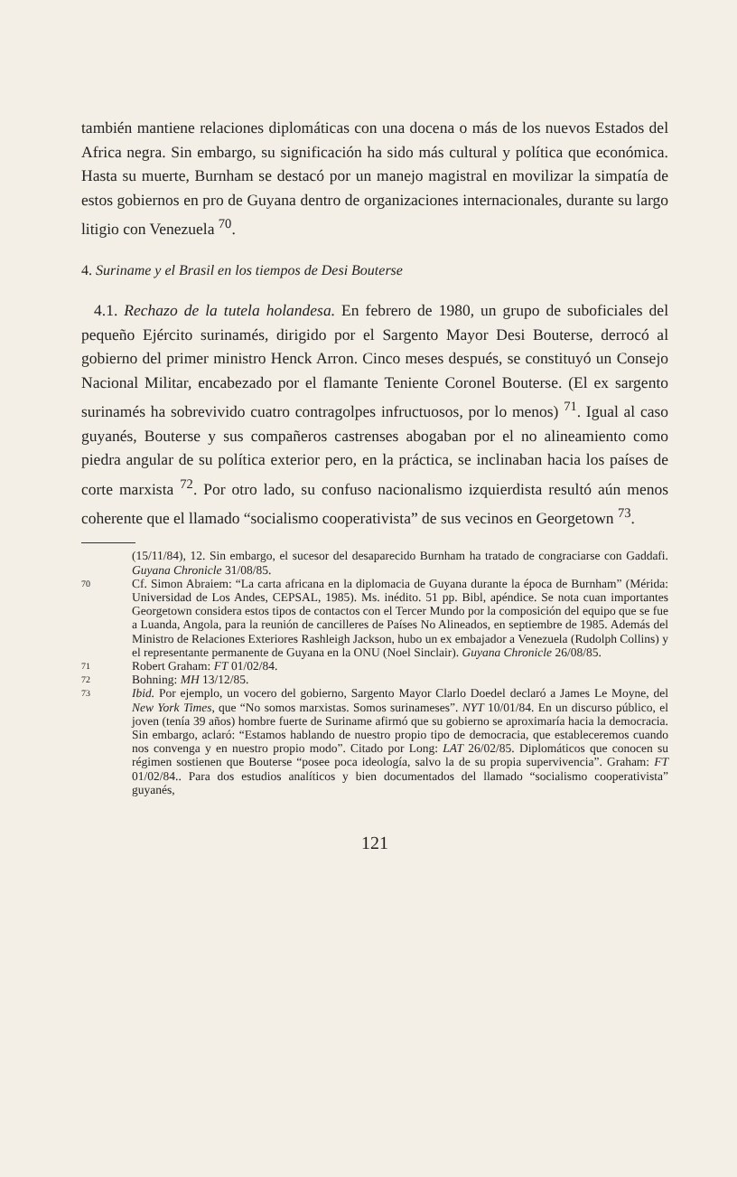también mantiene relaciones diplomáticas con una docena o más de los nuevos Estados del Africa negra. Sin embargo, su significación ha sido más cultural y política que económica. Hasta su muerte, Burnham se destacó por un manejo magistral en movilizar la simpatía de estos gobiernos en pro de Guyana dentro de organizaciones internacionales, durante su largo litigio con Venezuela <sup>70</sup>.
4. Suriname y el Brasil en los tiempos de Desi Bouterse
4.1. Rechazo de la tutela holandesa. En febrero de 1980, un grupo de suboficiales del pequeño Ejército surinamés, dirigido por el Sargento Mayor Desi Bouterse, derrocó al gobierno del primer ministro Henck Arron. Cinco meses después, se constituyó un Consejo Nacional Militar, encabezado por el flamante Teniente Coronel Bouterse. (El ex sargento surinamés ha sobrevivido cuatro contragolpes infructuosos, por lo menos) <sup>71</sup>. Igual al caso guyanés, Bouterse y sus compañeros castrenses abogaban por el no alineamiento como piedra angular de su política exterior pero, en la práctica, se inclinaban hacia los países de corte marxista <sup>72</sup>. Por otro lado, su confuso nacionalismo izquierdista resultó aún menos coherente que el llamado “socialismo cooperativista” de sus vecinos en Georgetown <sup>73</sup>.
(15/11/84), 12. Sin embargo, el sucesor del desaparecido Burnham ha tratado de congraciarse con Gaddafi. Guyana Chronicle 31/08/85.
70 Cf. Simon Abraiem: “La carta africana en la diplomacia de Guyana durante la época de Burnham” (Mérida: Universidad de Los Andes, CEPSAL, 1985). Ms. inédito. 51 pp. Bibl, apéndice. Se nota cuan importantes Georgetown considera estos tipos de contactos con el Tercer Mundo por la composición del equipo que se fue a Luanda, Angola, para la reunión de cancilleres de Países No Alineados, en septiembre de 1985. Además del Ministro de Relaciones Exteriores Rashleigh Jackson, hubo un ex embajador a Venezuela (Rudolph Collins) y el representante permanente de Guyana en la ONU (Noel Sinclair). Guyana Chronicle 26/08/85.
71 Robert Graham: FT 01/02/84.
72 Bohning: MH 13/12/85.
73 Ibid. Por ejemplo, un vocero del gobierno, Sargento Mayor Clarlo Doedel declaró a James Le Moyne, del New York Times, que “No somos marxistas. Somos surinameses”. NYT 10/01/84. En un discurso público, el joven (tenía 39 años) hombre fuerte de Suriname afirmó que su gobierno se aproximaría hacia la democracia. Sin embargo, aclaró: “Estamos hablando de nuestro propio tipo de democracia, que estableceremos cuando nos convenga y en nuestro propio modo”. Citado por Long: LAT 26/02/85. Diplomáticos que conocen su régimen sostienen que Bouterse “posee poca ideología, salvo la de su propia supervivencia”. Graham: FT 01/02/84.. Para dos estudios analíticos y bien documentados del llamado “socialismo cooperativista” guyanés,
121